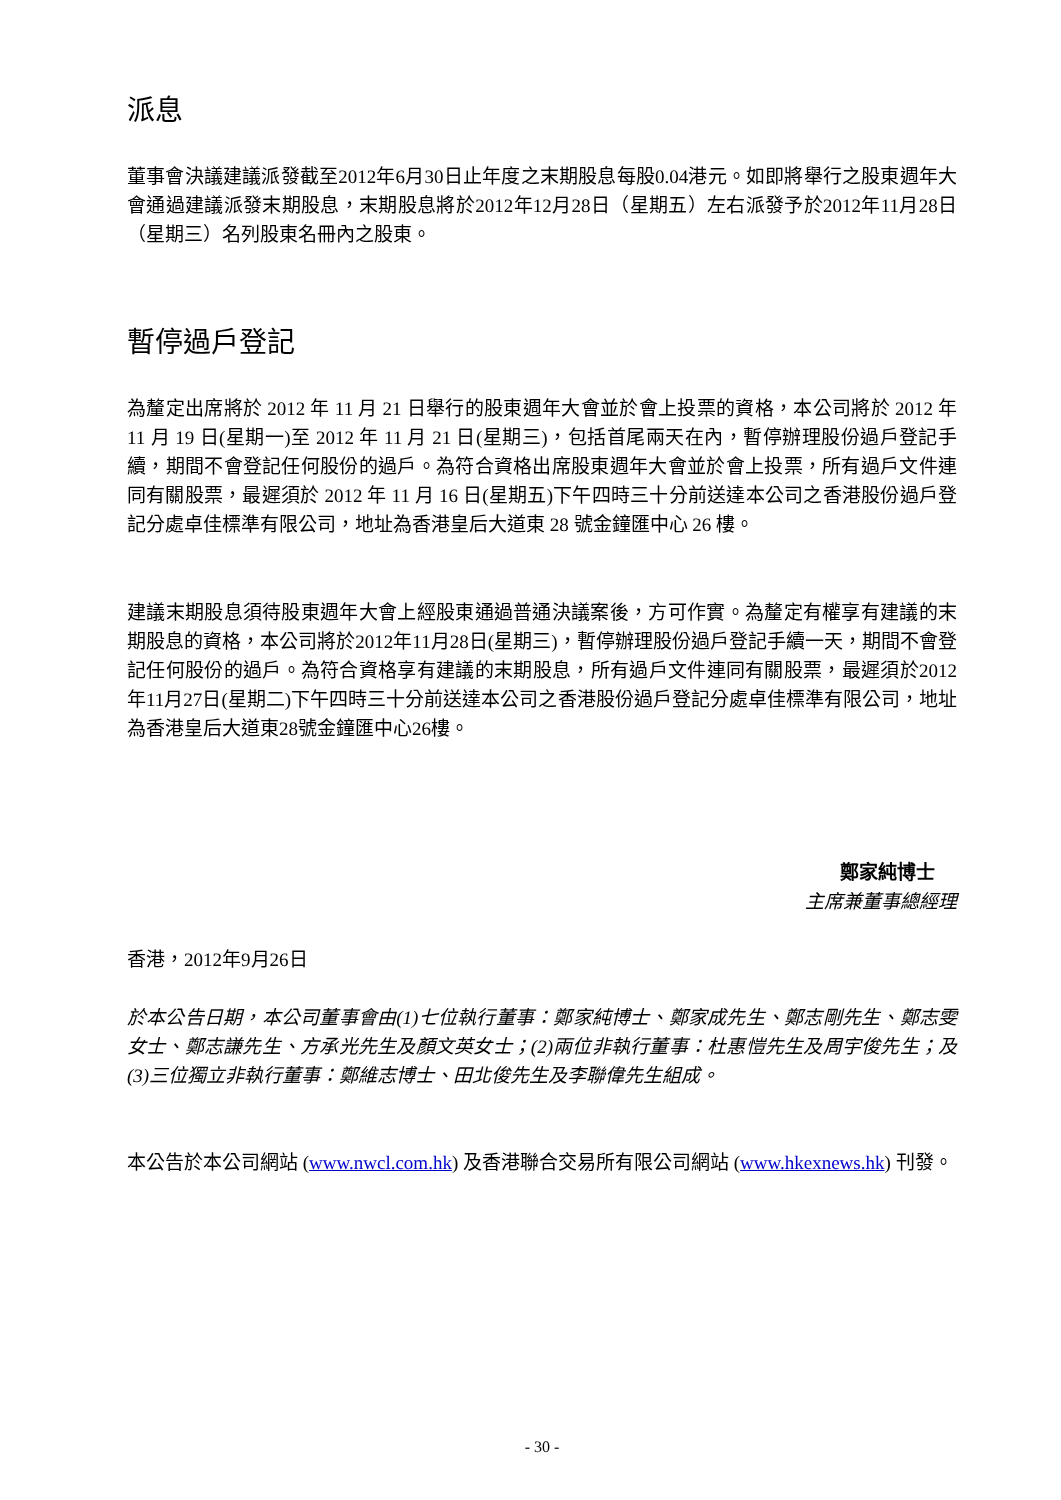派息
董事會決議建議派發截至2012年6月30日止年度之末期股息每股0.04港元。如即將舉行之股東週年大會通過建議派發末期股息，末期股息將於2012年12月28日（星期五）左右派發予於2012年11月28日（星期三）名列股東名冊內之股東。
暫停過戶登記
為釐定出席將於 2012 年 11 月 21 日舉行的股東週年大會並於會上投票的資格，本公司將於 2012 年 11 月 19 日(星期一)至 2012 年 11 月 21 日(星期三)，包括首尾兩天在內，暫停辦理股份過戶登記手續，期間不會登記任何股份的過戶。為符合資格出席股東週年大會並於會上投票，所有過戶文件連同有關股票，最遲須於 2012 年 11 月 16 日(星期五)下午四時三十分前送達本公司之香港股份過戶登記分處卓佳標準有限公司，地址為香港皇后大道東 28 號金鐘匯中心 26 樓。
建議末期股息須待股東週年大會上經股東通過普通決議案後，方可作實。為釐定有權享有建議的末期股息的資格，本公司將於2012年11月28日(星期三)，暫停辦理股份過戶登記手續一天，期間不會登記任何股份的過戶。為符合資格享有建議的末期股息，所有過戶文件連同有關股票，最遲須於2012年11月27日(星期二)下午四時三十分前送達本公司之香港股份過戶登記分處卓佳標準有限公司，地址為香港皇后大道東28號金鐘匯中心26樓。
鄭家純博士
主席兼董事總經理
香港，2012年9月26日
於本公告日期，本公司董事會由(1)七位執行董事：鄭家純博士、鄭家成先生、鄭志剛先生、鄭志雯女士、鄭志謙先生、方承光先生及顏文英女士；(2)兩位非執行董事：杜惠愷先生及周宇俊先生；及(3)三位獨立非執行董事：鄭維志博士、田北俊先生及李聯偉先生組成。
本公告於本公司網站 (www.nwcl.com.hk) 及香港聯合交易所有限公司網站 (www.hkexnews.hk) 刊發。
- 30 -